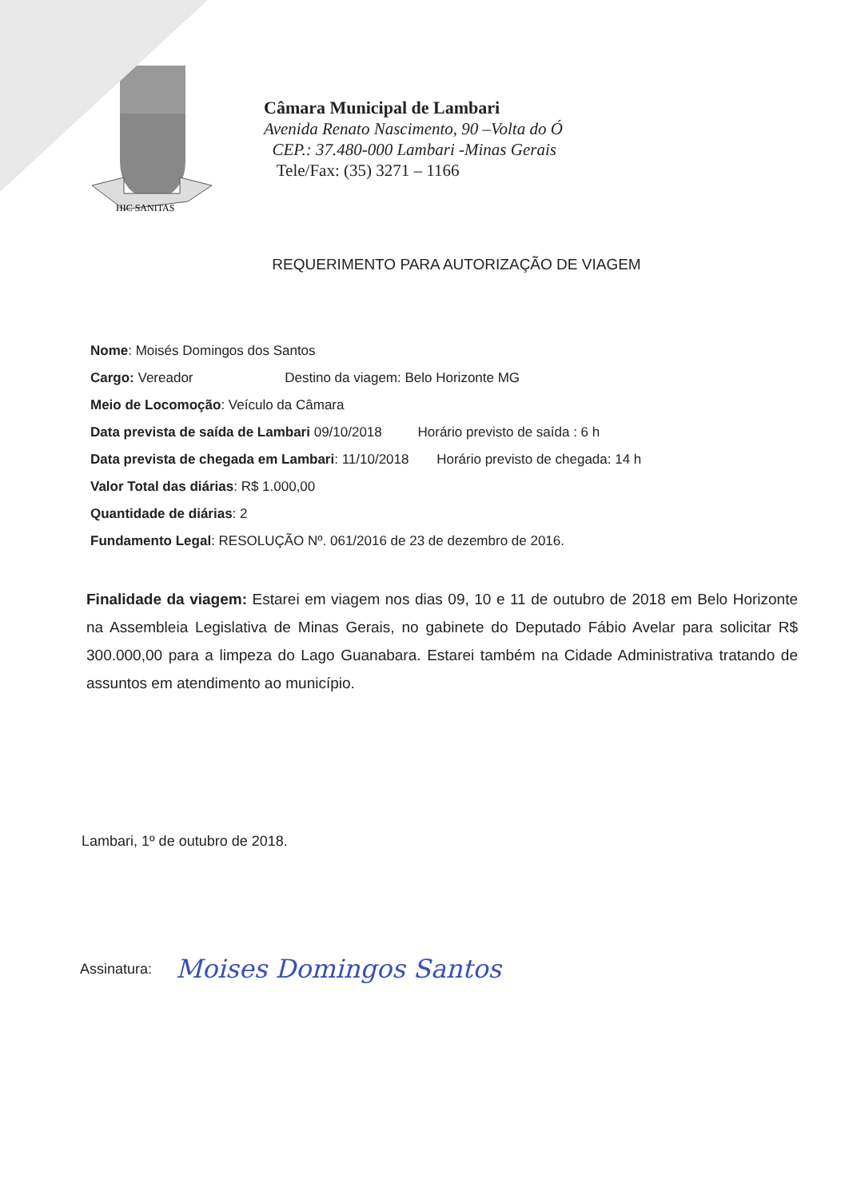HIC SANITAS
Câmara Municipal de Lambari
Avenida Renato Nascimento, 90 –Volta do Ó
CEP.: 37.480-000 Lambari -Minas Gerais
Tele/Fax: (35) 3271 – 1166
REQUERIMENTO PARA AUTORIZAÇÃO DE VIAGEM
Nome: Moisés Domingos dos Santos
Cargo: Vereador Destino da viagem: Belo Horizonte MG
Meio de Locomoção: Veículo da Câmara
Data prevista de saída de Lambari 09/10/2018 Horário previsto de saída : 6 h
Data prevista de chegada em Lambari: 11/10/2018 Horário previsto de chegada: 14 h
Valor Total das diárias: R$ 1.000,00
Quantidade de diárias: 2
Fundamento Legal: RESOLUÇÃO Nº. 061/2016 de 23 de dezembro de 2016.
Finalidade da viagem: Estarei em viagem nos dias 09, 10 e 11 de outubro de 2018 em Belo Horizonte na Assembleia Legislativa de Minas Gerais, no gabinete do Deputado Fábio Avelar para solicitar R$ 300.000,00 para a limpeza do Lago Guanabara. Estarei também na Cidade Administrativa tratando de assuntos em atendimento ao município.
Lambari, 1º de outubro de 2018.
Assinatura: Moises Domingos Santos